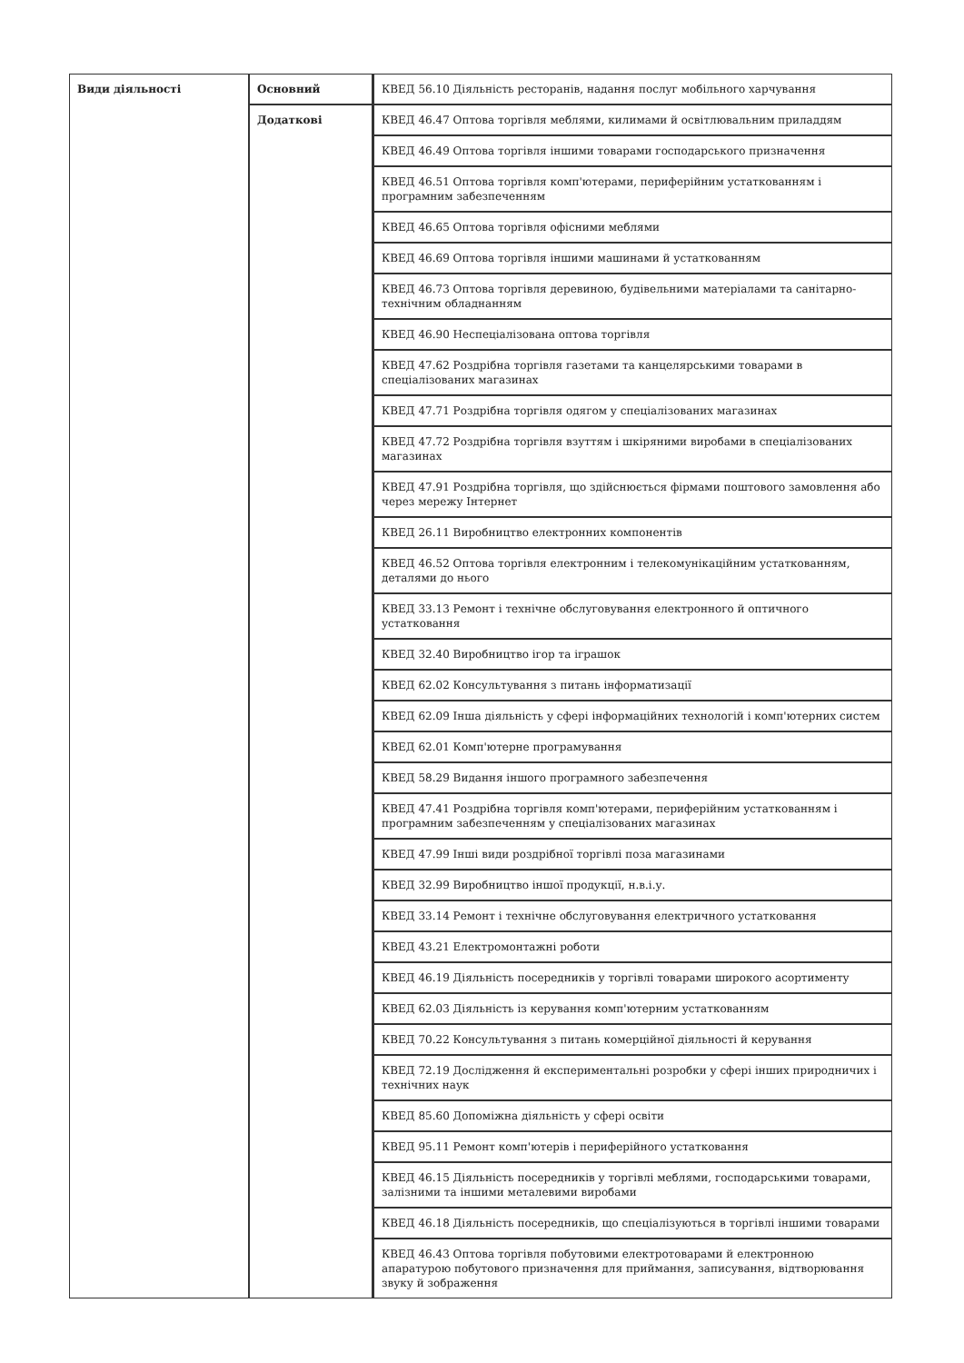| Види діяльності | Основний | КВЕД 56.10 Діяльність ресторанів, надання послуг мобільного харчування |
| | Додаткові | КВЕД 46.47 Оптова торгівля меблями, килимами й освітлювальним приладдям |
| | | КВЕД 46.49 Оптова торгівля іншими товарами господарського призначення |
| | | КВЕД 46.51 Оптова торгівля комп'ютерами, периферійним устаткованням і програмним забезпеченням |
| | | КВЕД 46.65 Оптова торгівля офісними меблями |
| | | КВЕД 46.69 Оптова торгівля іншими машинами й устаткованням |
| | | КВЕД 46.73 Оптова торгівля деревиною, будівельними матеріалами та санітарно-технічним обладнанням |
| | | КВЕД 46.90 Неспеціалізована оптова торгівля |
| | | КВЕД 47.62 Роздрібна торгівля газетами та канцелярськими товарами в спеціалізованих магазинах |
| | | КВЕД 47.71 Роздрібна торгівля одягом у спеціалізованих магазинах |
| | | КВЕД 47.72 Роздрібна торгівля взуттям і шкіряними виробами в спеціалізованих магазинах |
| | | КВЕД 47.91 Роздрібна торгівля, що здійснюється фірмами поштового замовлення або через мережу Інтернет |
| | | КВЕД 26.11 Виробництво електронних компонентів |
| | | КВЕД 46.52 Оптова торгівля електронним і телекомунікаційним устаткованням, деталями до нього |
| | | КВЕД 33.13 Ремонт і технічне обслуговування електронного й оптичного устатковання |
| | | КВЕД 32.40 Виробництво ігор та іграшок |
| | | КВЕД 62.02 Консультування з питань інформатизації |
| | | КВЕД 62.09 Інша діяльність у сфері інформаційних технологій і комп'ютерних систем |
| | | КВЕД 62.01 Комп'ютерне програмування |
| | | КВЕД 58.29 Видання іншого програмного забезпечення |
| | | КВЕД 47.41 Роздрібна торгівля комп'ютерами, периферійним устаткованням і програмним забезпеченням у спеціалізованих магазинах |
| | | КВЕД 47.99 Інші види роздрібної торгівлі поза магазинами |
| | | КВЕД 32.99 Виробництво іншої продукції, н.в.і.у. |
| | | КВЕД 33.14 Ремонт і технічне обслуговування електричного устатковання |
| | | КВЕД 43.21 Електромонтажні роботи |
| | | КВЕД 46.19 Діяльність посередників у торгівлі товарами широкого асортименту |
| | | КВЕД 62.03 Діяльність із керування комп'ютерним устаткованням |
| | | КВЕД 70.22 Консультування з питань комерційної діяльності й керування |
| | | КВЕД 72.19 Дослідження й експериментальні розробки у сфері інших природничих і технічних наук |
| | | КВЕД 85.60 Допоміжна діяльність у сфері освіти |
| | | КВЕД 95.11 Ремонт комп'ютерів і периферійного устатковання |
| | | КВЕД 46.15 Діяльність посередників у торгівлі меблями, господарськими товарами, залізними та іншими металевими виробами |
| | | КВЕД 46.18 Діяльність посередників, що спеціалізуються в торгівлі іншими товарами |
| | | КВЕД 46.43 Оптова торгівля побутовими електротоварами й електронною апаратурою побутового призначення для приймання, записування, відтворювання звуку й зображення |